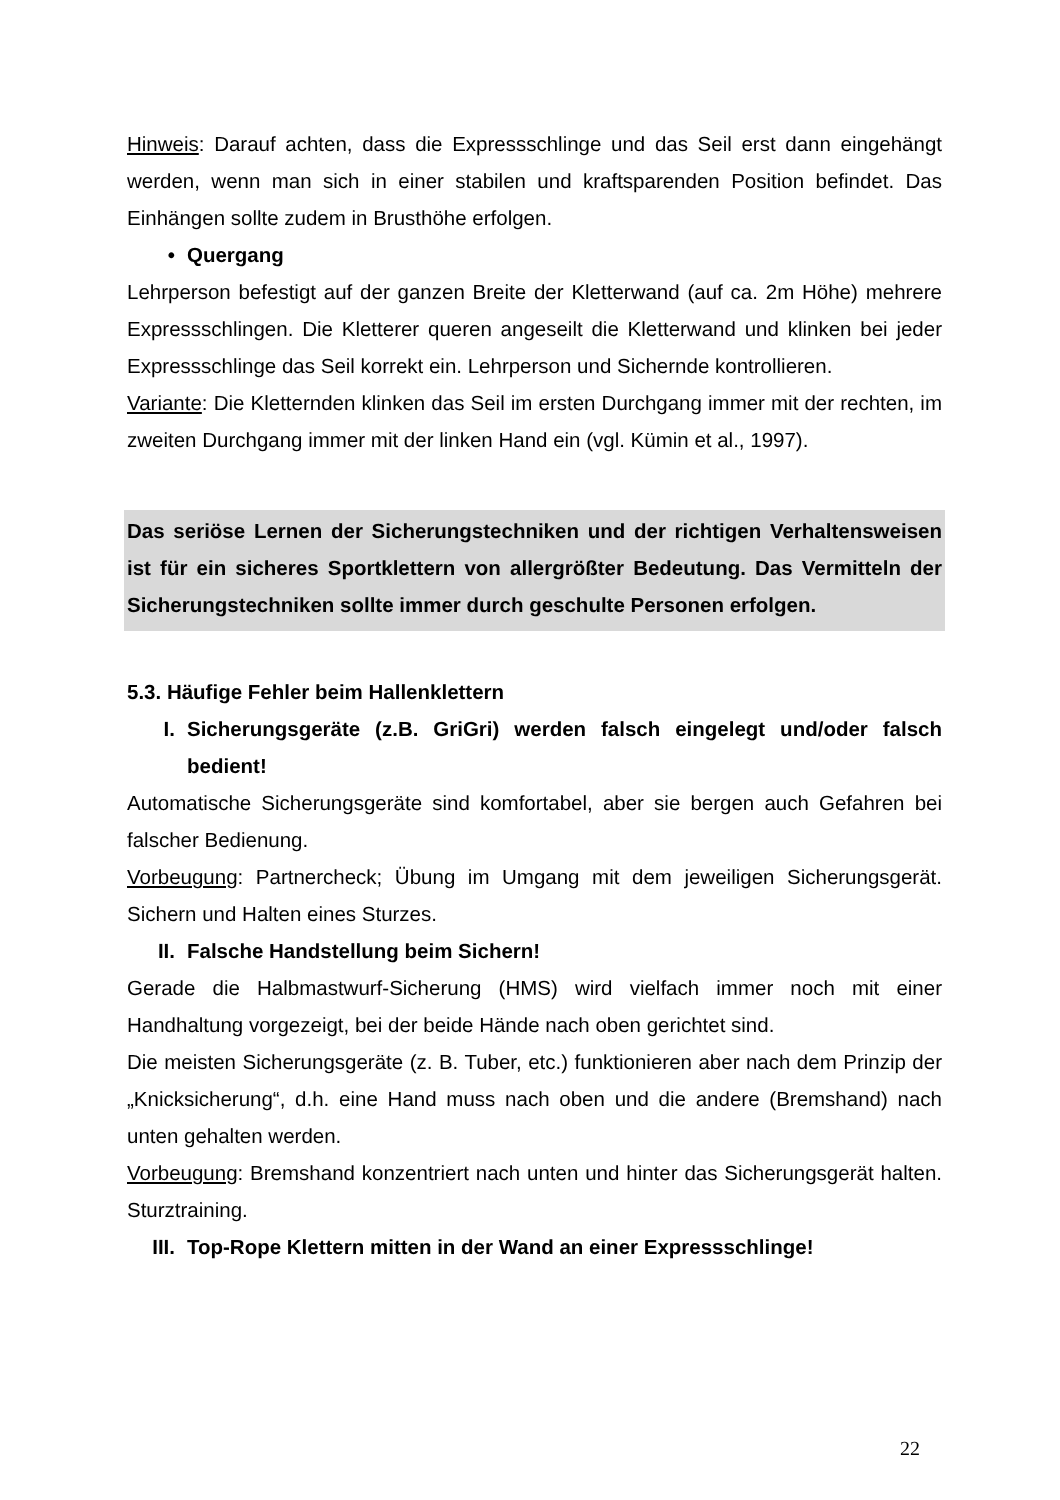Hinweis: Darauf achten, dass die Expressschlinge und das Seil erst dann eingehängt werden, wenn man sich in einer stabilen und kraftsparenden Position befindet. Das Einhängen sollte zudem in Brusthöhe erfolgen.
• Quergang
Lehrperson befestigt auf der ganzen Breite der Kletterwand (auf ca. 2m Höhe) mehrere Expressschlingen. Die Kletterer queren angeseilt die Kletterwand und klinken bei jeder Expressschlinge das Seil korrekt ein. Lehrperson und Sichernde kontrollieren.
Variante: Die Kletternden klinken das Seil im ersten Durchgang immer mit der rechten, im zweiten Durchgang immer mit der linken Hand ein (vgl. Kümin et al., 1997).
Das seriöse Lernen der Sicherungstechniken und der richtigen Verhaltensweisen ist für ein sicheres Sportklettern von allergrößter Bedeutung. Das Vermitteln der Sicherungstechniken sollte immer durch geschulte Personen erfolgen.
5.3. Häufige Fehler beim Hallenklettern
I. Sicherungsgeräte (z.B. GriGri) werden falsch eingelegt und/oder falsch bedient!
Automatische Sicherungsgeräte sind komfortabel, aber sie bergen auch Gefahren bei falscher Bedienung.
Vorbeugung: Partnercheck; Übung im Umgang mit dem jeweiligen Sicherungsgerät. Sichern und Halten eines Sturzes.
II. Falsche Handstellung beim Sichern!
Gerade die Halbmastwurf-Sicherung (HMS) wird vielfach immer noch mit einer Handhaltung vorgezeigt, bei der beide Hände nach oben gerichtet sind.
Die meisten Sicherungsgeräte (z. B. Tuber, etc.) funktionieren aber nach dem Prinzip der „Knicksicherung“, d.h. eine Hand muss nach oben und die andere (Bremshand) nach unten gehalten werden.
Vorbeugung: Bremshand konzentriert nach unten und hinter das Sicherungsgerät halten. Sturztraining.
III. Top-Rope Klettern mitten in der Wand an einer Expressschlinge!
22